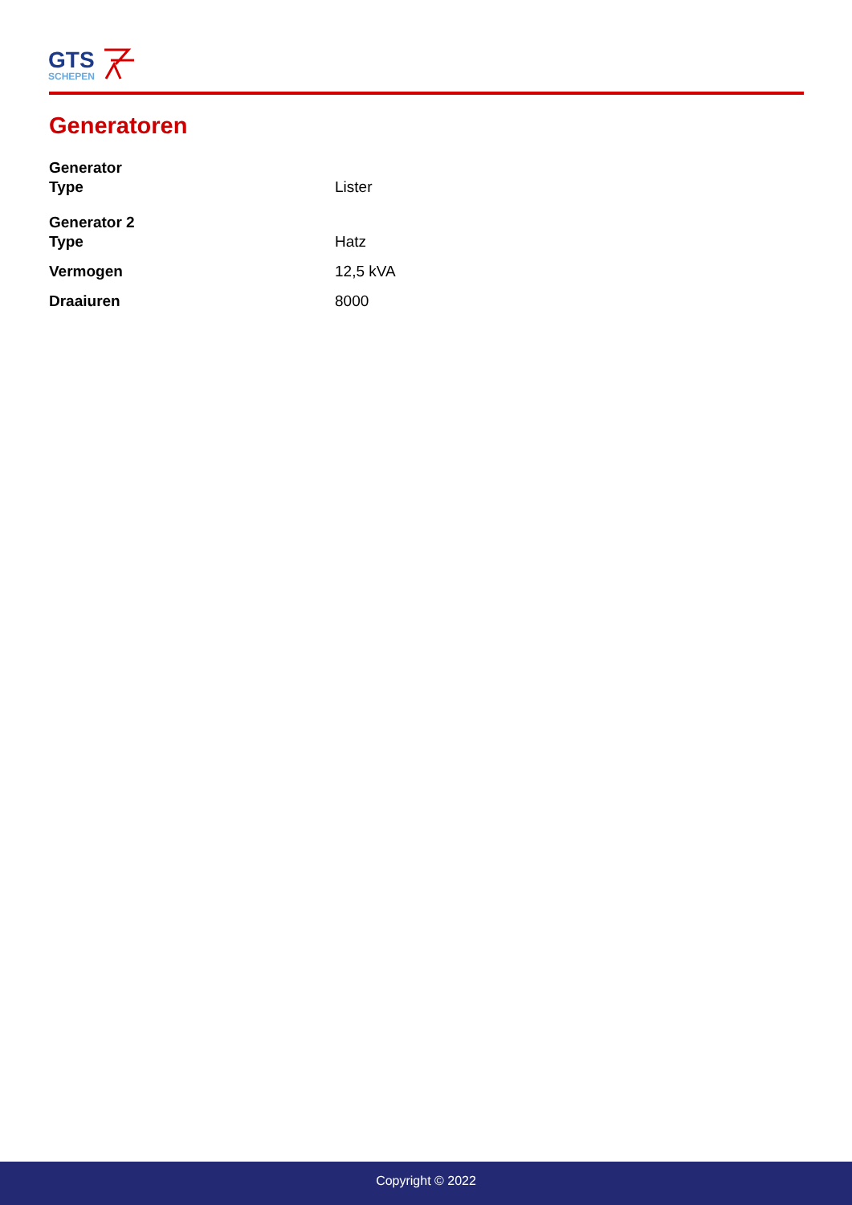GTS
SCHEPEN
Generatoren
| Generator | |
| Type | Lister |
| Generator 2 | |
| Type | Hatz |
| Vermogen | 12,5 kVA |
| Draaiuren | 8000 |
Copyright © 2022